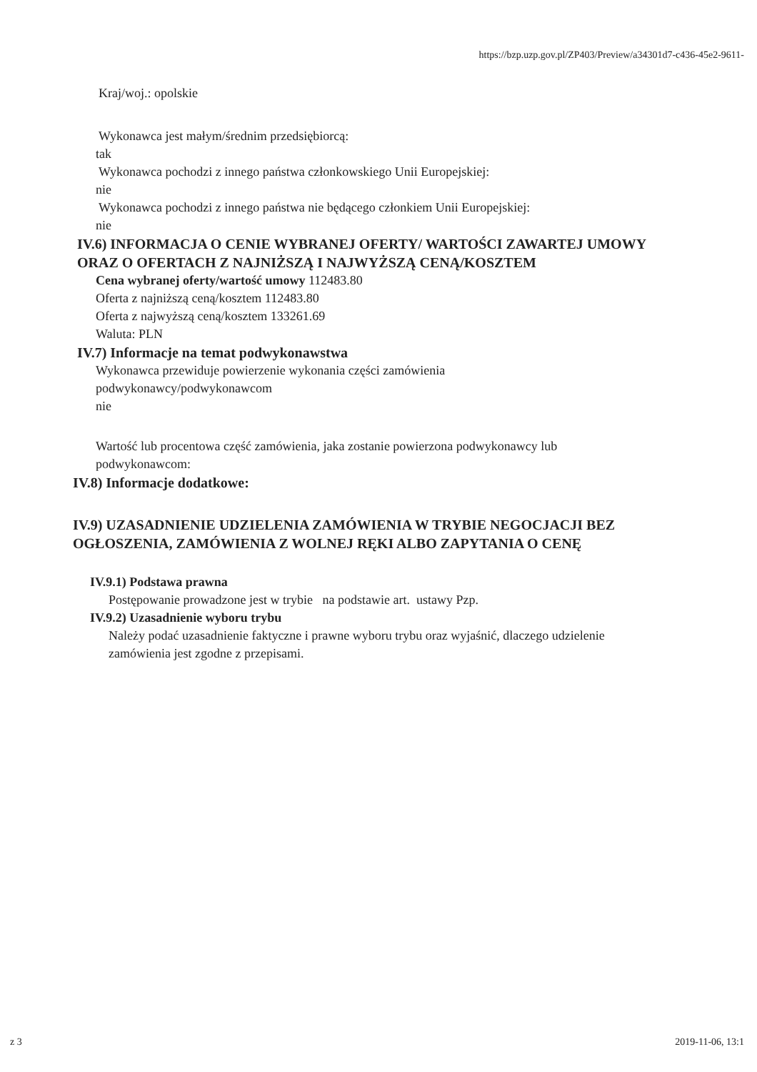https://bzp.uzp.gov.pl/ZP403/Preview/a34301d7-c436-45e2-9611-
Kraj/woj.: opolskie
Wykonawca jest małym/średnim przedsiębiorcą:
tak
Wykonawca pochodzi z innego państwa członkowskiego Unii Europejskiej:
nie
Wykonawca pochodzi z innego państwa nie będącego członkiem Unii Europejskiej:
nie
IV.6) INFORMACJA O CENIE WYBRANEJ OFERTY/ WARTOŚCI ZAWARTEJ UMOWY
ORAZ O OFERTACH Z NAJNIŻSZĄ I NAJWYŻSZĄ CENĄ/KOSZTEM
Cena wybranej oferty/wartość umowy 112483.80
Oferta z najniższą ceną/kosztem 112483.80
Oferta z najwyższą ceną/kosztem 133261.69
Waluta: PLN
IV.7) Informacje na temat podwykonawstwa
Wykonawca przewiduje powierzenie wykonania części zamówienia
podwykonawcy/podwykonawcom
nie
Wartość lub procentowa część zamówienia, jaka zostanie powierzona podwykonawcy lub
podwykonawcom:
IV.8) Informacje dodatkowe:
IV.9) UZASADNIENIE UDZIELENIA ZAMÓWIENIA W TRYBIE NEGOCJACJI BEZ
OGŁOSZENIA, ZAMÓWIENIA Z WOLNEJ RĘKI ALBO ZAPYTANIA O CENĘ
IV.9.1) Podstawa prawna
Postępowanie prowadzone jest w trybie na podstawie art. ustawy Pzp.
IV.9.2) Uzasadnienie wyboru trybu
Należy podać uzasadnienie faktyczne i prawne wyboru trybu oraz wyjaśnić, dlaczego udzielenie
zamówienia jest zgodne z przepisami.
z 3 2019-11-06, 13:1